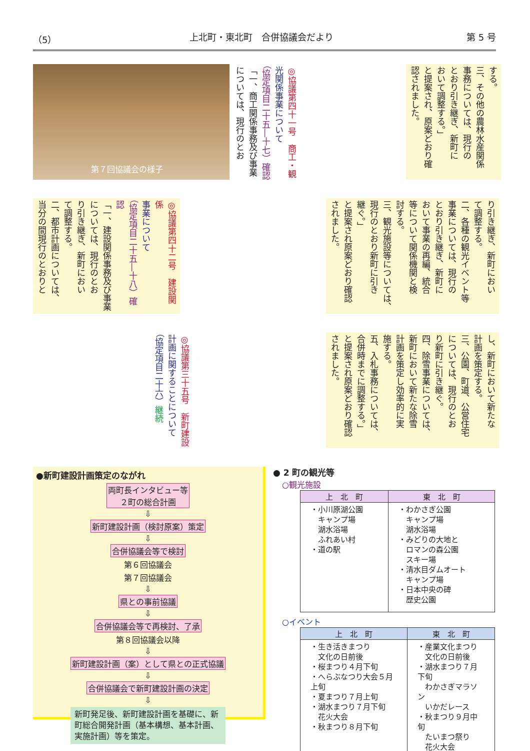（5） 上北町・東北町　合併協議会だより 第 5 号
する。
三、その他の農林水産関係
事務については、現行の
とおり引き継ぎ、新町に
おいて調整する。」
と提案され、原案どおり確
認されました。
◎協議第四十一号　商工・観
光関係事業について
（協定項目二十五―十七）確認
「一、商工関係事務及び事業
については、現行のとお
第７回協議会の様子
り引き継ぎ、新町におい
て調整する。
二、各種の観光イベント等
事業については、現行の
とおり引き継ぎ、新町に
おいて事業の再編、統合
等について関係機関と検
討する。
三、観光施設等については、
現行のとおり新町に引き
継ぐ。」
と提案され原案どおり確認
されました。
◎協議第四十二号　建設関係
事業について
（協定項目二十五―十八）確認
「一、建設関係事務及び事業
については、現行のとお
り引き継ぎ、新町におい
て調整する。
二、都市計画については、
当分の間現行のとおりと
し、新町において新たな
計画を策定する。
三、公園、町道、公営住宅
については、現行のとお
り新町に引き継ぐ。
四、除雪事業については、
新町において新たな除雪
計画を策定し効率的に実
施する。
五、入札事務については、
合併時までに調整する。」
と提案され原案どおり確認
されました。
◎協議第三十五号　新町建設
計画に関することについて
（協定項目二十六）継続
●新町建設計画策定のながれ
両町長インタビュー等
２町の総合計画
⇩
新町建設計画（検討原案）策定
⇩
合併協議会等で検討
第６回協議会
第７回協議会
⇩
県との事前協議
⇩
合併協議会等で再検討、了承
第８回協議会以降
⇩
新町建設計画（案）として県との正式協議
⇩
合併協議会で新町建設計画の決定
⇩
新町発足後、新町建設計画を基礎に、新町総合開発計画（基本構想、基本計画、実施計画）等を策定。
● 2 町の観光等
○観光施設
| 上 北 町 | 東 北 町 |
| --- | --- |
| ・小川原湖公園 キャンプ場 湖水浴場 ふれあい村 ・道の駅 | ・わかさぎ公園 キャンプ場 湖水浴場 ・みどりの大地と ロマンの森公園 スキー場 ・清水目ダムオート キャンプ場 ・日本中央の碑 歴史公園 |
○イベント
| 上 北 町 | 東 北 町 |
| --- | --- |
| ・生き活きまつり 文化の日前後 ・桜まつり４月下旬 ・へらぶなつり大会５月上旬 ・夏まつり７月上旬 ・湖水まつり７月下旬 花火大会 ・秋まつり８月下旬 | ・産業文化まつり 文化の日前後 ・湖水まつり７月下旬 わかさぎマラソン いかだレース ・秋まつり９月中旬 たいまつ祭り 花火大会 |